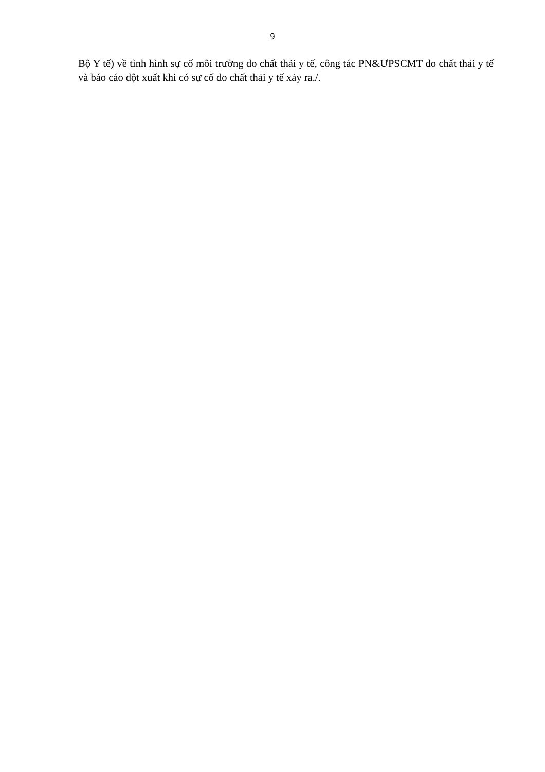9
Bộ Y tế) về tình hình sự cố môi trường do chất thải y tế, công tác PN&ƯPSCMT do chất thải y tế và báo cáo đột xuất khi có sự cố do chất thải y tế xảy ra./.